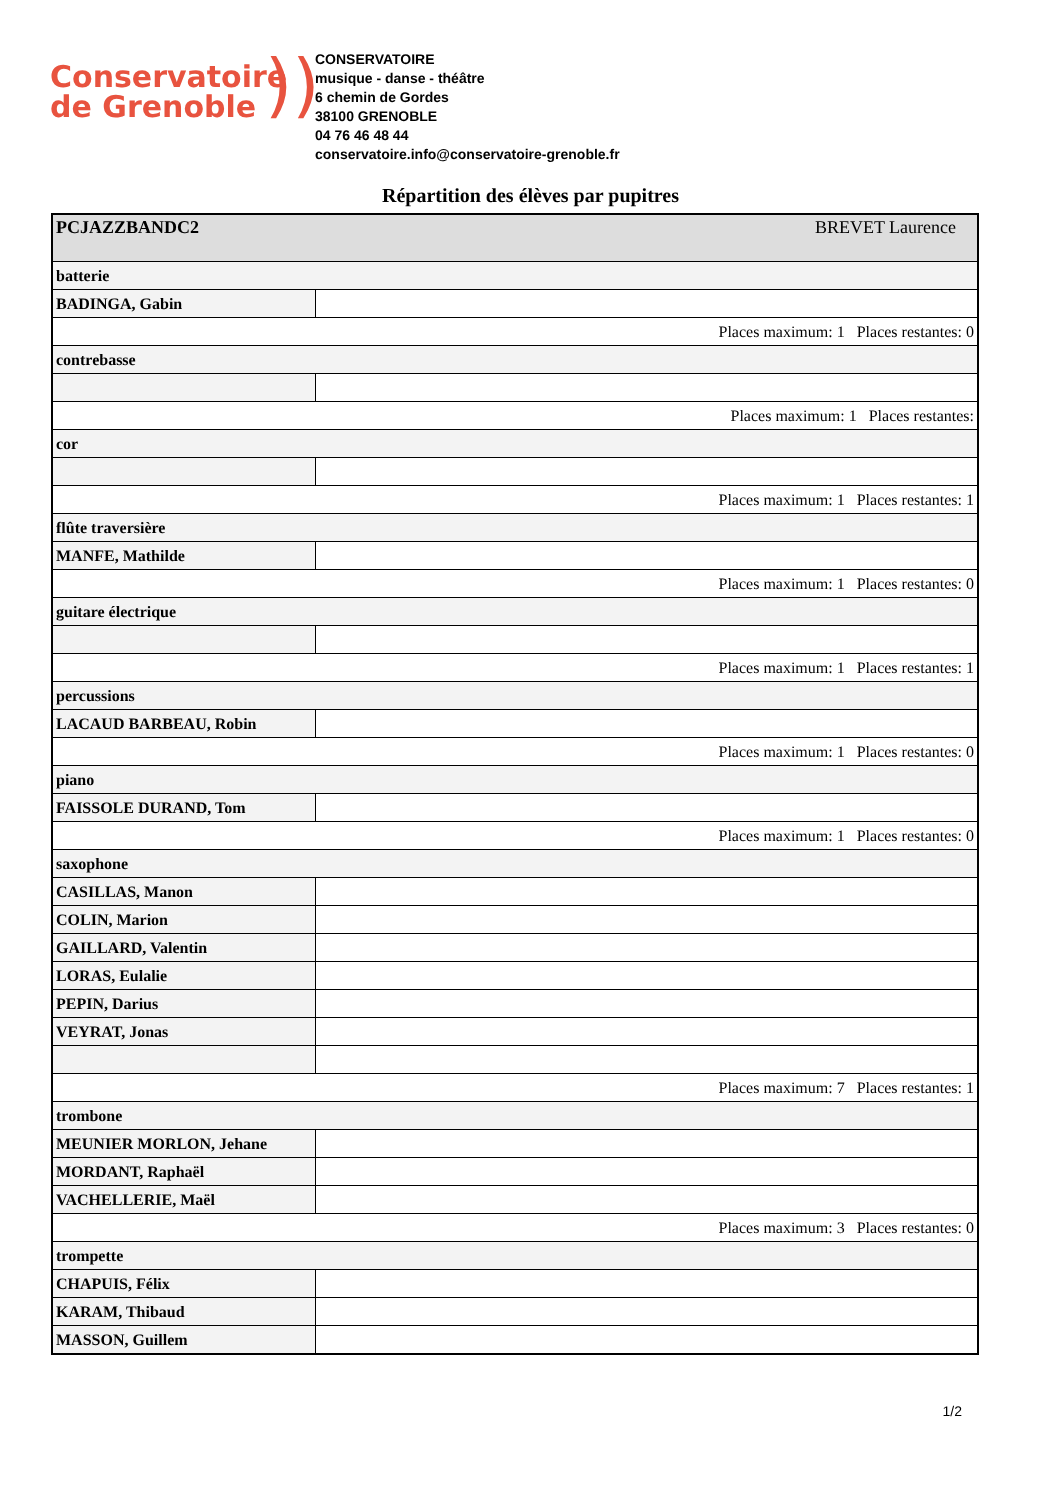Conservatoire
de Grenoble
))
CONSERVATOIRE
musique - danse - théâtre
6 chemin de Gordes
38100 GRENOBLE
04 76 46 48 44
conservatoire.info@conservatoire-grenoble.fr
Répartition des élèves par pupitres
| PCJAZZBANDC2 BREVET Laurence | |
| batterie | |
| BADINGA, Gabin | |
| Places maximum: 1 Places restantes: 0 | |
| contrebasse | |
| Places maximum: 1 Places restantes: | |
| cor | |
| Places maximum: 1 Places restantes: 1 | |
| flûte traversière | |
| MANFE, Mathilde | |
| Places maximum: 1 Places restantes: 0 | |
| guitare électrique | |
| Places maximum: 1 Places restantes: 1 | |
| percussions | |
| LACAUD BARBEAU, Robin | |
| Places maximum: 1 Places restantes: 0 | |
| piano | |
| FAISSOLE DURAND, Tom | |
| Places maximum: 1 Places restantes: 0 | |
| saxophone | |
| CASILLAS, Manon | |
| COLIN, Marion | |
| GAILLARD, Valentin | |
| LORAS, Eulalie | |
| PEPIN, Darius | |
| VEYRAT, Jonas | |
| Places maximum: 7 Places restantes: 1 | |
| trombone | |
| MEUNIER MORLON, Jehane | |
| MORDANT, Raphaël | |
| VACHELLERIE, Maël | |
| Places maximum: 3 Places restantes: 0 | |
| trompette | |
| CHAPUIS, Félix | |
| KARAM, Thibaud | |
| MASSON, Guillem | |
1/2